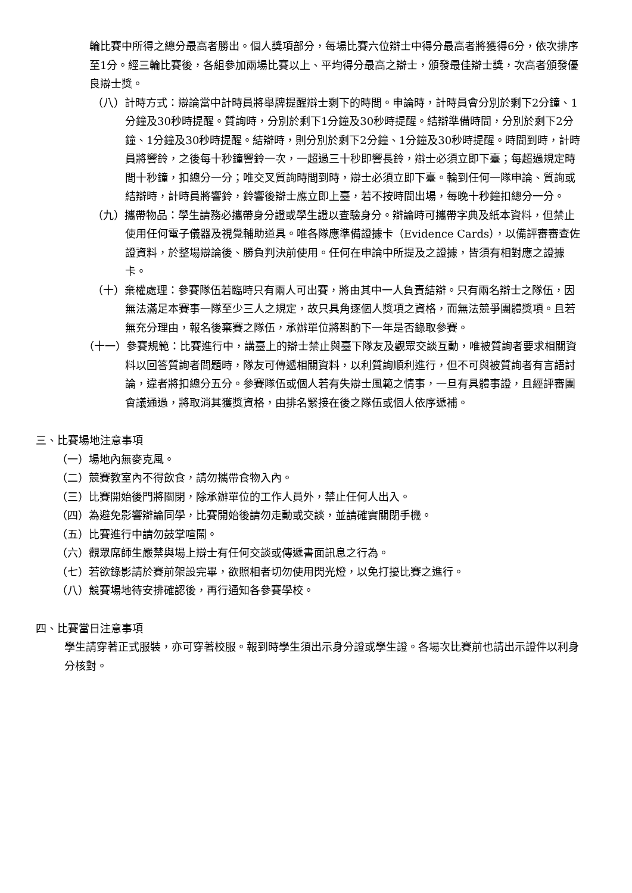輪比賽中所得之總分最高者勝出。個人獎項部分，每場比賽六位辯士中得分最高者將獲得6分，依次排序至1分。經三輪比賽後，各組參加兩場比賽以上、平均得分最高之辯士，頒發最佳辯士獎，次高者頒發優良辯士獎。
（八）計時方式：辯論當中計時員將舉牌提醒辯士剩下的時間。申論時，計時員會分別於剩下2分鐘、1分鐘及30秒時提醒。質詢時，分別於剩下1分鐘及30秒時提醒。結辯準備時間，分別於剩下2分鐘、1分鐘及30秒時提醒。結辯時，則分別於剩下2分鐘、1分鐘及30秒時提醒。時間到時，計時員將響鈴，之後每十秒鐘響鈴一次，一超過三十秒即響長鈴，辯士必須立即下臺；每超過規定時間十秒鐘，扣總分一分；唯交叉質詢時間到時，辯士必須立即下臺。輪到任何一隊申論、質詢或結辯時，計時員將響鈴，鈴響後辯士應立即上臺，若不按時間出場，每晚十秒鐘扣總分一分。
（九）攜帶物品：學生請務必攜帶身分證或學生證以查驗身分。辯論時可攜帶字典及紙本資料，但禁止使用任何電子儀器及視覺輔助道具。唯各隊應準備證據卡（Evidence Cards），以備評審審查佐證資料，於整場辯論後、勝負判決前使用。任何在申論中所提及之證據，皆須有相對應之證據卡。
（十）棄權處理：參賽隊伍若臨時只有兩人可出賽，將由其中一人負責結辯。只有兩名辯士之隊伍，因無法滿足本賽事一隊至少三人之規定，故只具角逐個人獎項之資格，而無法競爭團體獎項。且若無充分理由，報名後棄賽之隊伍，承辦單位將斟酌下一年是否錄取參賽。
（十一）參賽規範：比賽進行中，講臺上的辯士禁止與臺下隊友及觀眾交談互動，唯被質詢者要求相關資料以回答質詢者問題時，隊友可傳遞相關資料，以利質詢順利進行，但不可與被質詢者有言語討論，違者將扣總分五分。參賽隊伍或個人若有失辯士風範之情事，一旦有具體事證，且經評審團會議通過，將取消其獲獎資格，由排名緊接在後之隊伍或個人依序遞補。
三、比賽場地注意事項
（一）場地內無麥克風。
（二）競賽教室內不得飲食，請勿攜帶食物入內。
（三）比賽開始後門將關閉，除承辦單位的工作人員外，禁止任何人出入。
（四）為避免影響辯論同學，比賽開始後請勿走動或交談，並請確實關閉手機。
（五）比賽進行中請勿鼓掌喧鬧。
（六）觀眾席師生嚴禁與場上辯士有任何交談或傳遞書面訊息之行為。
（七）若欲錄影請於賽前架設完畢，欲照相者切勿使用閃光燈，以免打擾比賽之進行。
（八）競賽場地待安排確認後，再行通知各參賽學校。
四、比賽當日注意事項
學生請穿著正式服裝，亦可穿著校服。報到時學生須出示身分證或學生證。各場次比賽前也請出示證件以利身分核對。